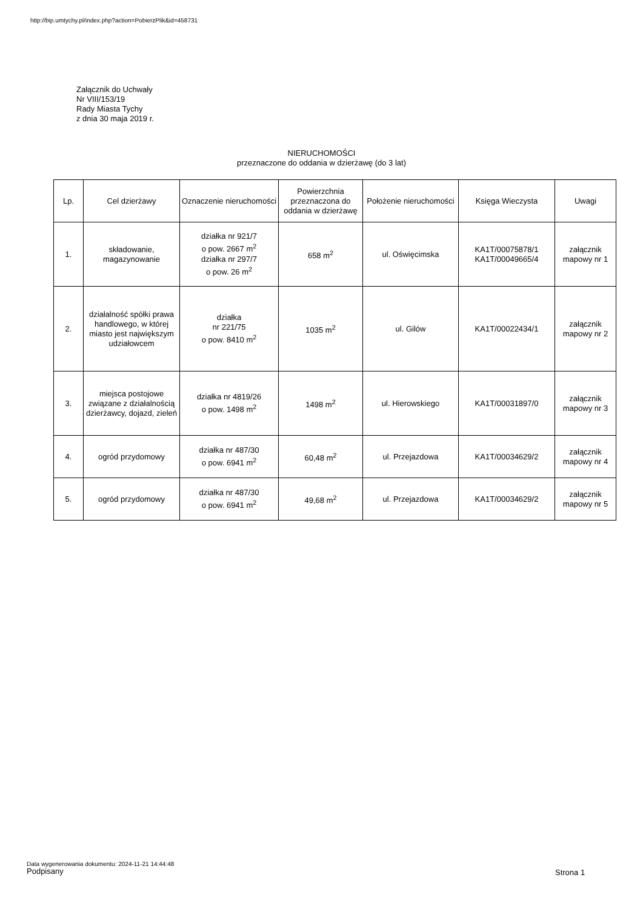http://bip.umtychy.pl/index.php?action=PobierzPlik&id=458731
Załącznik do Uchwały
Nr VIII/153/19
Rady Miasta Tychy
z dnia 30 maja 2019 r.
NIERUCHOMOŚCI
przeznaczone do oddania w dzierżawę (do 3 lat)
| Lp. | Cel dzierżawy | Oznaczenie nieruchomości | Powierzchnia przeznaczona do oddania w dzierżawę | Położenie nieruchomości | Księga Wieczysta | Uwagi |
| --- | --- | --- | --- | --- | --- | --- |
| 1. | składowanie, magazynowanie | działka nr 921/7 o pow. 2667 m<sup>2</sup> działka nr 297/7 o pow. 26 m<sup>2</sup> | 658 m<sup>2</sup> | ul. Oświęcimska | KA1T/00075878/1 KA1T/00049665/4 | załącznik mapowy nr 1 |
| 2. | działalność spółki prawa handlowego, w której miasto jest największym udziałowcem | działka nr 221/75 o pow. 8410 m<sup>2</sup> | 1035 m<sup>2</sup> | ul. Gilów | KA1T/00022434/1 | załącznik mapowy nr 2 |
| 3. | miejsca postojowe związane z działalnością dzierżawcy, dojazd, zieleń | działka nr 4819/26 o pow. 1498 m<sup>2</sup> | 1498 m<sup>2</sup> | ul. Hierowskiego | KA1T/00031897/0 | załącznik mapowy nr 3 |
| 4. | ogród przydomowy | działka nr 487/30 o pow. 6941 m<sup>2</sup> | 60,48 m<sup>2</sup> | ul. Przejazdowa | KA1T/00034629/2 | załącznik mapowy nr 4 |
| 5. | ogród przydomowy | działka nr 487/30 o pow. 6941 m<sup>2</sup> | 49,68 m<sup>2</sup> | ul. Przejazdowa | KA1T/00034629/2 | załącznik mapowy nr 5 |
Data wygenerowania dokumentu: 2024-11-21 14:44:48
Podpisany Strona 1